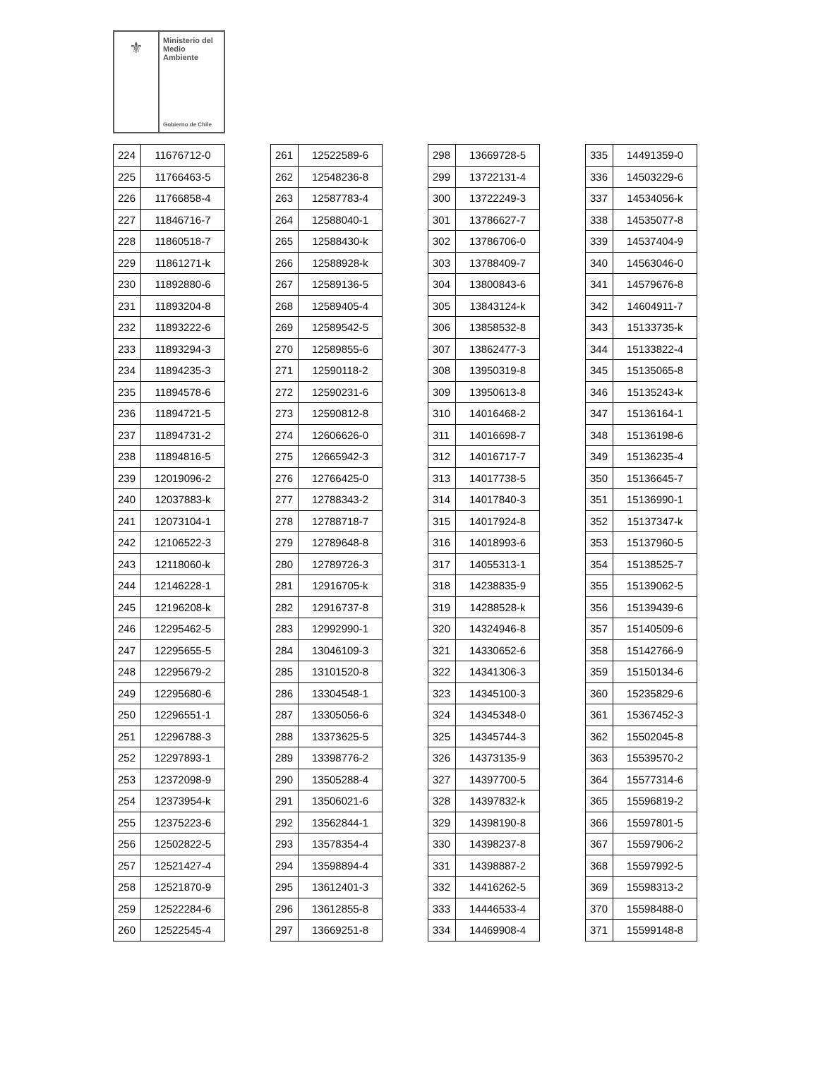⚜
Ministerio del
Medio
Ambiente
Gobierno de Chile
| 224 | 11676712-0 |
| 225 | 11766463-5 |
| 226 | 11766858-4 |
| 227 | 11846716-7 |
| 228 | 11860518-7 |
| 229 | 11861271-k |
| 230 | 11892880-6 |
| 231 | 11893204-8 |
| 232 | 11893222-6 |
| 233 | 11893294-3 |
| 234 | 11894235-3 |
| 235 | 11894578-6 |
| 236 | 11894721-5 |
| 237 | 11894731-2 |
| 238 | 11894816-5 |
| 239 | 12019096-2 |
| 240 | 12037883-k |
| 241 | 12073104-1 |
| 242 | 12106522-3 |
| 243 | 12118060-k |
| 244 | 12146228-1 |
| 245 | 12196208-k |
| 246 | 12295462-5 |
| 247 | 12295655-5 |
| 248 | 12295679-2 |
| 249 | 12295680-6 |
| 250 | 12296551-1 |
| 251 | 12296788-3 |
| 252 | 12297893-1 |
| 253 | 12372098-9 |
| 254 | 12373954-k |
| 255 | 12375223-6 |
| 256 | 12502822-5 |
| 257 | 12521427-4 |
| 258 | 12521870-9 |
| 259 | 12522284-6 |
| 260 | 12522545-4 |
| 261 | 12522589-6 |
| 262 | 12548236-8 |
| 263 | 12587783-4 |
| 264 | 12588040-1 |
| 265 | 12588430-k |
| 266 | 12588928-k |
| 267 | 12589136-5 |
| 268 | 12589405-4 |
| 269 | 12589542-5 |
| 270 | 12589855-6 |
| 271 | 12590118-2 |
| 272 | 12590231-6 |
| 273 | 12590812-8 |
| 274 | 12606626-0 |
| 275 | 12665942-3 |
| 276 | 12766425-0 |
| 277 | 12788343-2 |
| 278 | 12788718-7 |
| 279 | 12789648-8 |
| 280 | 12789726-3 |
| 281 | 12916705-k |
| 282 | 12916737-8 |
| 283 | 12992990-1 |
| 284 | 13046109-3 |
| 285 | 13101520-8 |
| 286 | 13304548-1 |
| 287 | 13305056-6 |
| 288 | 13373625-5 |
| 289 | 13398776-2 |
| 290 | 13505288-4 |
| 291 | 13506021-6 |
| 292 | 13562844-1 |
| 293 | 13578354-4 |
| 294 | 13598894-4 |
| 295 | 13612401-3 |
| 296 | 13612855-8 |
| 297 | 13669251-8 |
| 298 | 13669728-5 |
| 299 | 13722131-4 |
| 300 | 13722249-3 |
| 301 | 13786627-7 |
| 302 | 13786706-0 |
| 303 | 13788409-7 |
| 304 | 13800843-6 |
| 305 | 13843124-k |
| 306 | 13858532-8 |
| 307 | 13862477-3 |
| 308 | 13950319-8 |
| 309 | 13950613-8 |
| 310 | 14016468-2 |
| 311 | 14016698-7 |
| 312 | 14016717-7 |
| 313 | 14017738-5 |
| 314 | 14017840-3 |
| 315 | 14017924-8 |
| 316 | 14018993-6 |
| 317 | 14055313-1 |
| 318 | 14238835-9 |
| 319 | 14288528-k |
| 320 | 14324946-8 |
| 321 | 14330652-6 |
| 322 | 14341306-3 |
| 323 | 14345100-3 |
| 324 | 14345348-0 |
| 325 | 14345744-3 |
| 326 | 14373135-9 |
| 327 | 14397700-5 |
| 328 | 14397832-k |
| 329 | 14398190-8 |
| 330 | 14398237-8 |
| 331 | 14398887-2 |
| 332 | 14416262-5 |
| 333 | 14446533-4 |
| 334 | 14469908-4 |
| 335 | 14491359-0 |
| 336 | 14503229-6 |
| 337 | 14534056-k |
| 338 | 14535077-8 |
| 339 | 14537404-9 |
| 340 | 14563046-0 |
| 341 | 14579676-8 |
| 342 | 14604911-7 |
| 343 | 15133735-k |
| 344 | 15133822-4 |
| 345 | 15135065-8 |
| 346 | 15135243-k |
| 347 | 15136164-1 |
| 348 | 15136198-6 |
| 349 | 15136235-4 |
| 350 | 15136645-7 |
| 351 | 15136990-1 |
| 352 | 15137347-k |
| 353 | 15137960-5 |
| 354 | 15138525-7 |
| 355 | 15139062-5 |
| 356 | 15139439-6 |
| 357 | 15140509-6 |
| 358 | 15142766-9 |
| 359 | 15150134-6 |
| 360 | 15235829-6 |
| 361 | 15367452-3 |
| 362 | 15502045-8 |
| 363 | 15539570-2 |
| 364 | 15577314-6 |
| 365 | 15596819-2 |
| 366 | 15597801-5 |
| 367 | 15597906-2 |
| 368 | 15597992-5 |
| 369 | 15598313-2 |
| 370 | 15598488-0 |
| 371 | 15599148-8 |